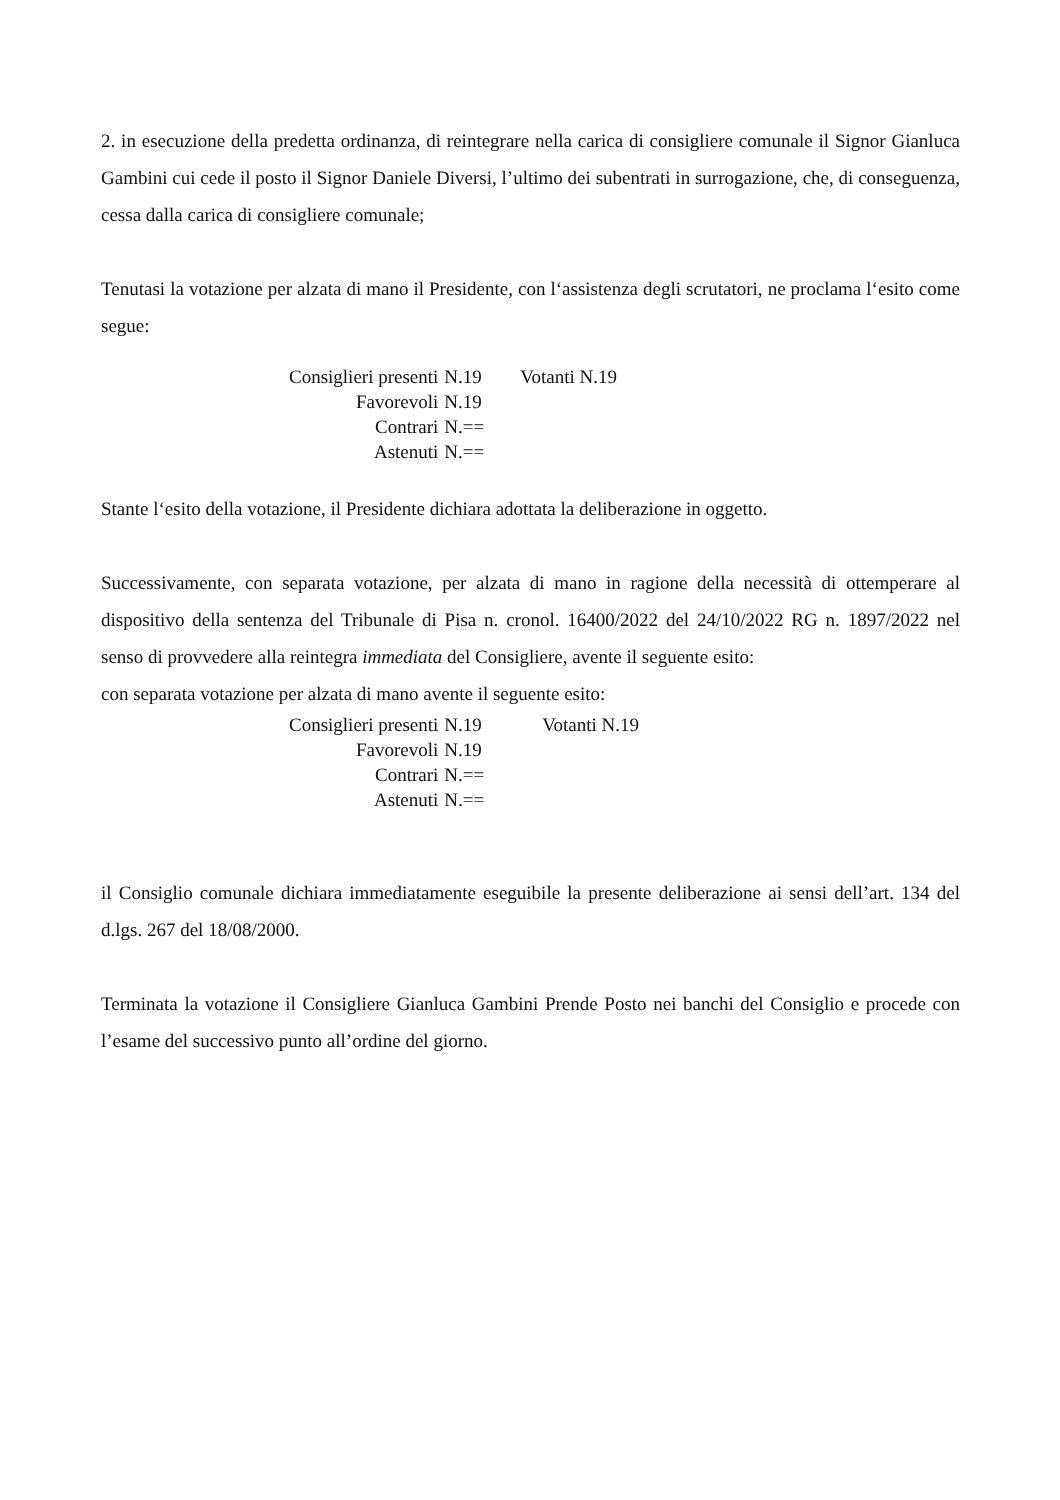2. in esecuzione della predetta ordinanza, di reintegrare nella carica di consigliere comunale il Signor Gianluca Gambini cui cede il posto il Signor Daniele Diversi, l’ultimo dei subentrati in surrogazione, che, di conseguenza, cessa dalla carica di consigliere comunale;
Tenutasi la votazione per alzata di mano il Presidente, con l‘assistenza degli scrutatori, ne proclama l‘esito come segue:
| Consiglieri presenti | N.19 | Votanti N.19 |
| Favorevoli | N.19 | |
| Contrari | N.== | |
| Astenuti | N.== | |
Stante l‘esito della votazione, il Presidente dichiara adottata la deliberazione in oggetto.
Successivamente, con separata votazione, per alzata di mano in ragione della necessità di ottemperare al dispositivo della sentenza del Tribunale di Pisa n. cronol. 16400/2022 del 24/10/2022 RG n. 1897/2022 nel senso di provvedere alla reintegra immediata del Consigliere, avente il seguente esito:
con separata votazione per alzata di mano avente il seguente esito:
| Consiglieri presenti | N.19 | Votanti N.19 |
| Favorevoli | N.19 | |
| Contrari | N.== | |
| Astenuti | N.== | |
il Consiglio comunale dichiara immediatamente eseguibile la presente deliberazione ai sensi dell’art. 134 del d.lgs. 267 del 18/08/2000.
Terminata la votazione il Consigliere Gianluca Gambini Prende Posto nei banchi del Consiglio e procede con l’esame del successivo punto all’ordine del giorno.